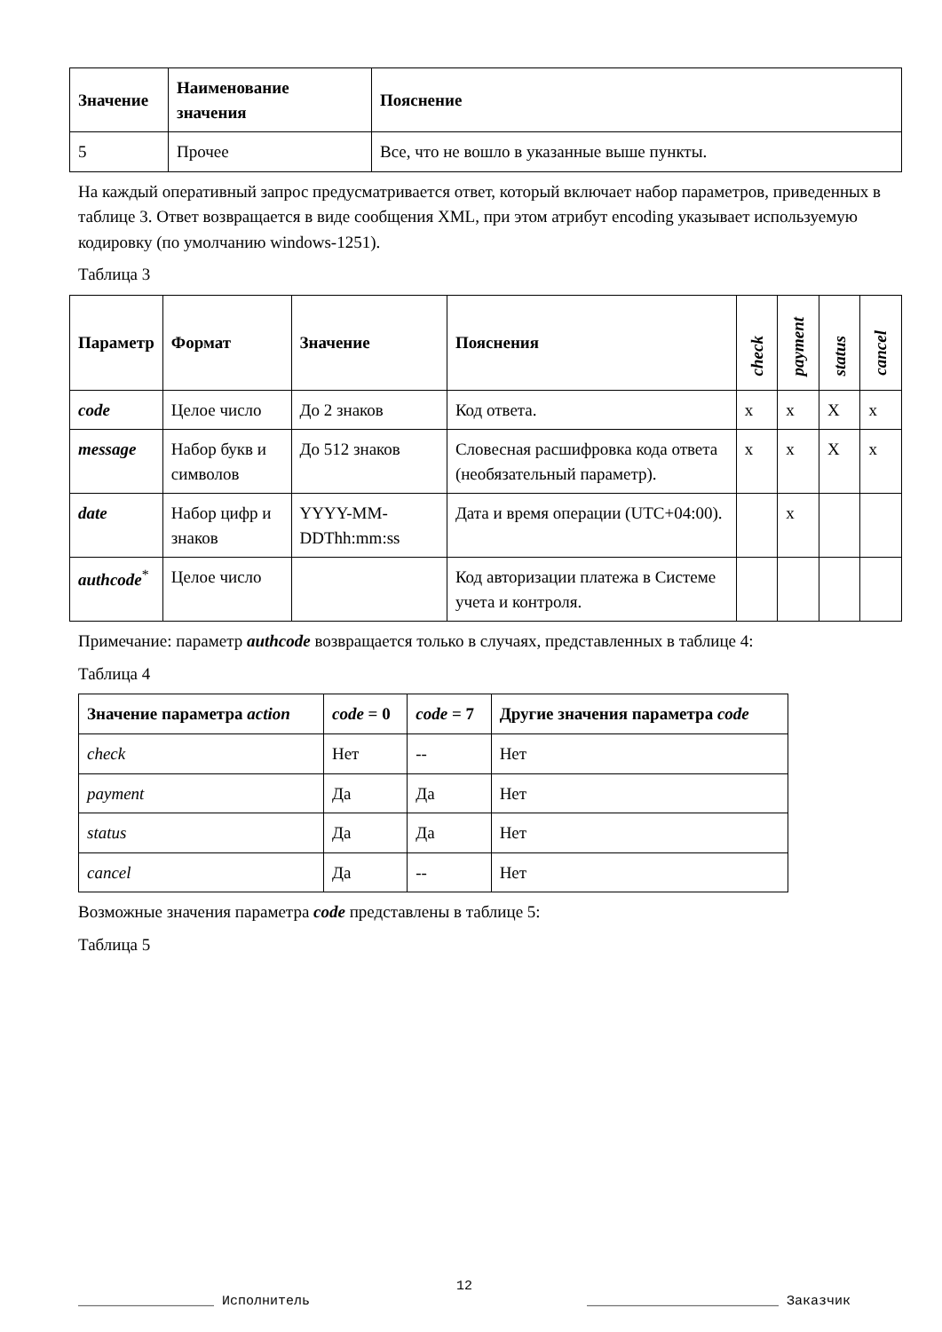| Значение | Наименование значения | Пояснение |
| --- | --- | --- |
| 5 | Прочее | Все, что не вошло в указанные выше пункты. |
На каждый оперативный запрос предусматривается ответ, который включает набор параметров, приведенных в таблице 3. Ответ возвращается в виде сообщения XML, при этом атрибут encoding указывает используемую кодировку (по умолчанию windows-1251).
Таблица 3
| Параметр | Формат | Значение | Пояснения | check | payment | status | cancel |
| --- | --- | --- | --- | --- | --- | --- | --- |
| code | Целое число | До 2 знаков | Код ответа. | x | x | X | x |
| message | Набор букв и символов | До 512 знаков | Словесная расшифровка кода ответа (необязательный параметр). | x | x | X | x |
| date | Набор цифр и знаков | YYYY-MM-DDThh:mm:ss | Дата и время операции (UTC+04:00). | | x | | |
| authcode<sup>*</sup> | Целое число | | Код авторизации платежа в Системе учета и контроля. | | | | |
Примечание: параметр authcode возвращается только в случаях, представленных в таблице 4:
Таблица 4
| Значение параметра action | code = 0 | code = 7 | Другие значения параметра code |
| --- | --- | --- | --- |
| check | Нет | -- | Нет |
| payment | Да | Да | Нет |
| status | Да | Да | Нет |
| cancel | Да | -- | Нет |
Возможные значения параметра code представлены в таблице 5:
Таблица 5
12
_________________ Исполнитель ________________________ Заказчик